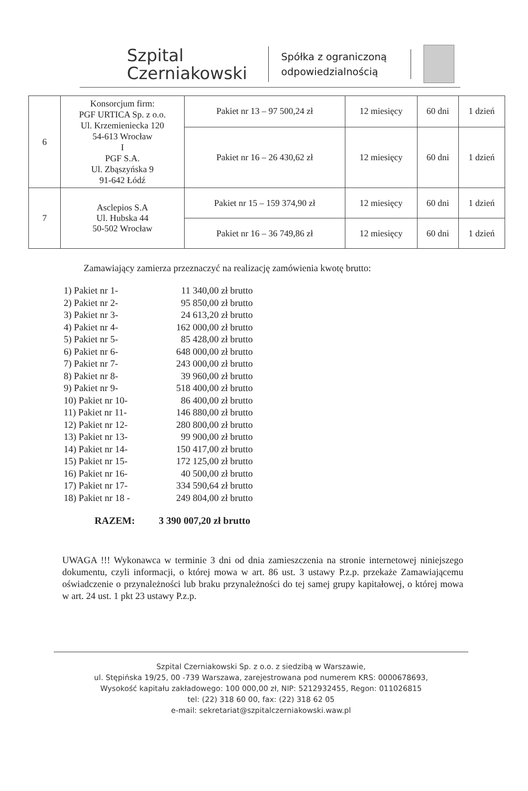Szpital
Czerniakowski
Spółka z ograniczoną odpowiedzialnością
| 6 | Konsorcjum firm: PGF URTICA Sp. z o.o. Ul. Krzemieniecka 120 54-613 Wrocław I PGF S.A. Ul. Zbąszyńska 9 91-642 Łódź | Pakiet nr 13 – 97 500,24 zł | 12 miesięcy | 60 dni | 1 dzień |
| | | Pakiet nr 16 – 26 430,62 zł | 12 miesięcy | 60 dni | 1 dzień |
| 7 | Asclepios S.A Ul. Hubska 44 50-502 Wrocław | Pakiet nr 15 – 159 374,90 zł | 12 miesięcy | 60 dni | 1 dzień |
| | | Pakiet nr 16 – 36 749,86 zł | 12 miesięcy | 60 dni | 1 dzień |
Zamawiający zamierza przeznaczyć na realizację zamówienia kwotę brutto:
1) Pakiet nr 1- 11 340,00 zł brutto
2) Pakiet nr 2- 95 850,00 zł brutto
3) Pakiet nr 3- 24 613,20 zł brutto
4) Pakiet nr 4- 162 000,00 zł brutto
5) Pakiet nr 5- 85 428,00 zł brutto
6) Pakiet nr 6- 648 000,00 zł brutto
7) Pakiet nr 7- 243 000,00 zł brutto
8) Pakiet nr 8- 39 960,00 zł brutto
9) Pakiet nr 9- 518 400,00 zł brutto
10) Pakiet nr 10- 86 400,00 zł brutto
11) Pakiet nr 11- 146 880,00 zł brutto
12) Pakiet nr 12- 280 800,00 zł brutto
13) Pakiet nr 13- 99 900,00 zł brutto
14) Pakiet nr 14- 150 417,00 zł brutto
15) Pakiet nr 15- 172 125,00 zł brutto
16) Pakiet nr 16- 40 500,00 zł brutto
17) Pakiet nr 17- 334 590,64 zł brutto
18) Pakiet nr 18 - 249 804,00 zł brutto
RAZEM: 3 390 007,20 zł brutto
UWAGA !!! Wykonawca w terminie 3 dni od dnia zamieszczenia na stronie internetowej niniejszego dokumentu, czyli informacji, o której mowa w art. 86 ust. 3 ustawy P.z.p. przekaże Zamawiającemu oświadczenie o przynależności lub braku przynależności do tej samej grupy kapitałowej, o której mowa w art. 24 ust. 1 pkt 23 ustawy P.z.p.
Szpital Czerniakowski Sp. z o.o. z siedzibą w Warszawie,
ul. Stępińska 19/25, 00 -739 Warszawa, zarejestrowana pod numerem KRS: 0000678693,
Wysokość kapitału zakładowego: 100 000,00 zł, NIP: 5212932455, Regon: 011026815
tel: (22) 318 60 00, fax: (22) 318 62 05
e-mail: sekretariat@szpitalczerniakowski.waw.pl